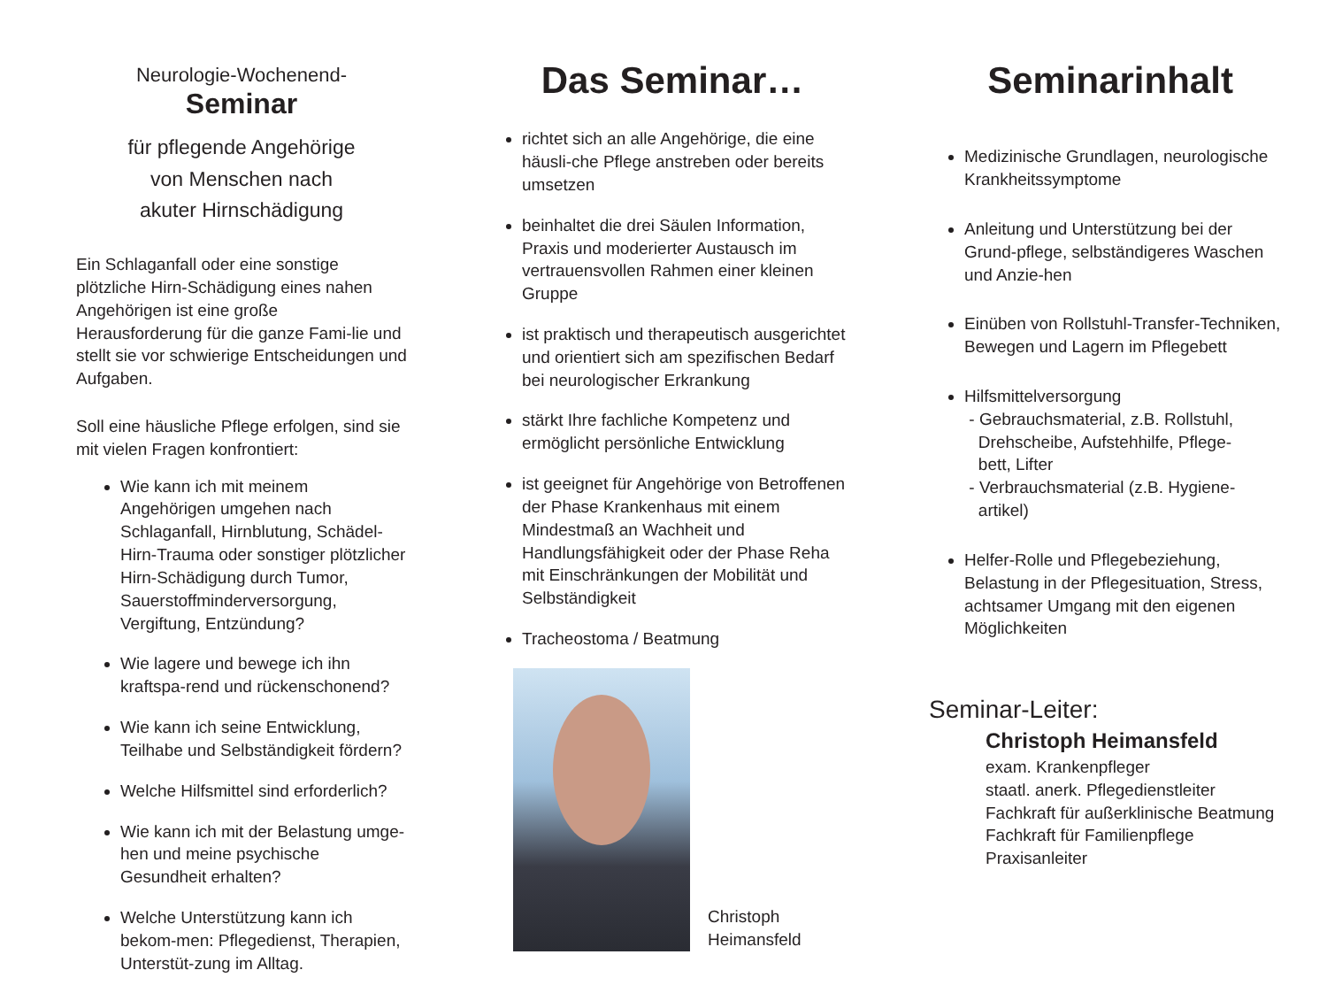Neurologie-Wochenend-
Seminar
für pflegende Angehörige
von Menschen nach
akuter Hirnschädigung
Ein Schlaganfall oder eine sonstige plötzliche Hirn-Schädigung eines nahen Angehörigen ist eine große Herausforderung für die ganze Fami-lie und stellt sie vor schwierige Entscheidungen und Aufgaben.
Soll eine häusliche Pflege erfolgen, sind sie mit vielen Fragen konfrontiert:
Wie kann ich mit meinem Angehörigen umgehen nach Schlaganfall, Hirnblutung, Schädel-Hirn-Trauma oder sonstiger plötzlicher Hirn-Schädigung durch Tumor, Sauerstoffminderversorgung, Vergiftung, Entzündung?
Wie lagere und bewege ich ihn kraftspa-rend und rückenschonend?
Wie kann ich seine Entwicklung, Teilhabe und Selbständigkeit fördern?
Welche Hilfsmittel sind erforderlich?
Wie kann ich mit der Belastung umge-hen und meine psychische Gesundheit erhalten?
Welche Unterstützung kann ich bekom-men: Pflegedienst, Therapien, Unterstüt-zung im Alltag.
Das Seminar…
richtet sich an alle Angehörige, die eine häusli-che Pflege anstreben oder bereits umsetzen
beinhaltet die drei Säulen Information, Praxis und moderierter Austausch im vertrauensvollen Rahmen einer kleinen Gruppe
ist praktisch und therapeutisch ausgerichtet und orientiert sich am spezifischen Bedarf bei neurologischer Erkrankung
stärkt Ihre fachliche Kompetenz und ermöglicht persönliche Entwicklung
ist geeignet für Angehörige von Betroffenen der Phase Krankenhaus mit einem Mindestmaß an Wachheit und Handlungsfähigkeit oder der Phase Reha mit Einschränkungen der Mobilität und Selbständigkeit
Tracheostoma / Beatmung
Christoph
Heimansfeld
Seminarinhalt
Medizinische Grundlagen, neurologische Krankheitssymptome
Anleitung und Unterstützung bei der Grund-pflege, selbständigeres Waschen und Anzie-hen
Einüben von Rollstuhl-Transfer-Techniken, Bewegen und Lagern im Pflegebett
Hilfsmittelversorgung
- Gebrauchsmaterial, z.B. Rollstuhl,
Drehscheibe, Aufstehhilfe, Pflege-
bett, Lifter
- Verbrauchsmaterial (z.B. Hygiene-
artikel)
Helfer-Rolle und Pflegebeziehung, Belastung in der Pflegesituation, Stress, achtsamer Umgang mit den eigenen Möglichkeiten
Seminar-Leiter:
Christoph Heimansfeld
exam. Krankenpfleger
staatl. anerk. Pflegedienstleiter
Fachkraft für außerklinische Beatmung
Fachkraft für Familienpflege
Praxisanleiter